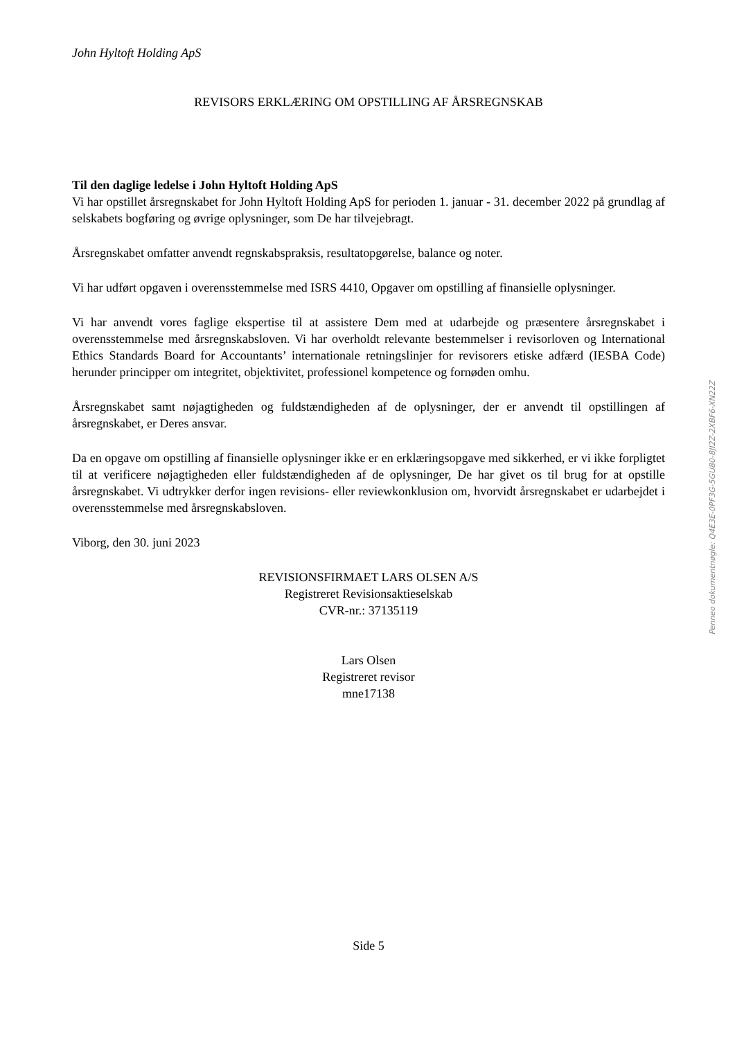John Hyltoft Holding ApS
REVISORS ERKLÆRING OM OPSTILLING AF ÅRSREGNSKAB
Til den daglige ledelse i John Hyltoft Holding ApS
Vi har opstillet årsregnskabet for John Hyltoft Holding ApS for perioden 1. januar - 31. december 2022 på grundlag af selskabets bogføring og øvrige oplysninger, som De har tilvejebragt.
Årsregnskabet omfatter anvendt regnskabspraksis, resultatopgørelse, balance og noter.
Vi har udført opgaven i overensstemmelse med ISRS 4410, Opgaver om opstilling af finansielle oplysninger.
Vi har anvendt vores faglige ekspertise til at assistere Dem med at udarbejde og præsentere årsregnskabet i overensstemmelse med årsregnskabsloven. Vi har overholdt relevante bestemmelser i revisorloven og International Ethics Standards Board for Accountants’ internationale retningslinjer for revisorers etiske adfærd (IESBA Code) herunder principper om integritet, objektivitet, professionel kompetence og fornøden omhu.
Årsregnskabet samt nøjagtigheden og fuldstændigheden af de oplysninger, der er anvendt til opstillingen af årsregnskabet, er Deres ansvar.
Da en opgave om opstilling af finansielle oplysninger ikke er en erklæringsopgave med sikkerhed, er vi ikke forpligtet til at verificere nøjagtigheden eller fuldstændigheden af de oplysninger, De har givet os til brug for at opstille årsregnskabet. Vi udtrykker derfor ingen revisions- eller reviewkonklusion om, hvorvidt årsregnskabet er udarbejdet i overensstemmelse med årsregnskabsloven.
Viborg, den 30. juni 2023
REVISIONSFIRMAET LARS OLSEN A/S
Registreret Revisionsaktieselskab
CVR-nr.: 37135119
Lars Olsen
Registreret revisor
mne17138
Side 5
Penneo dokumentnøgle: Q4E3E-0PF3G-5GU80-8JI2Z-2XBF6-XN22Z